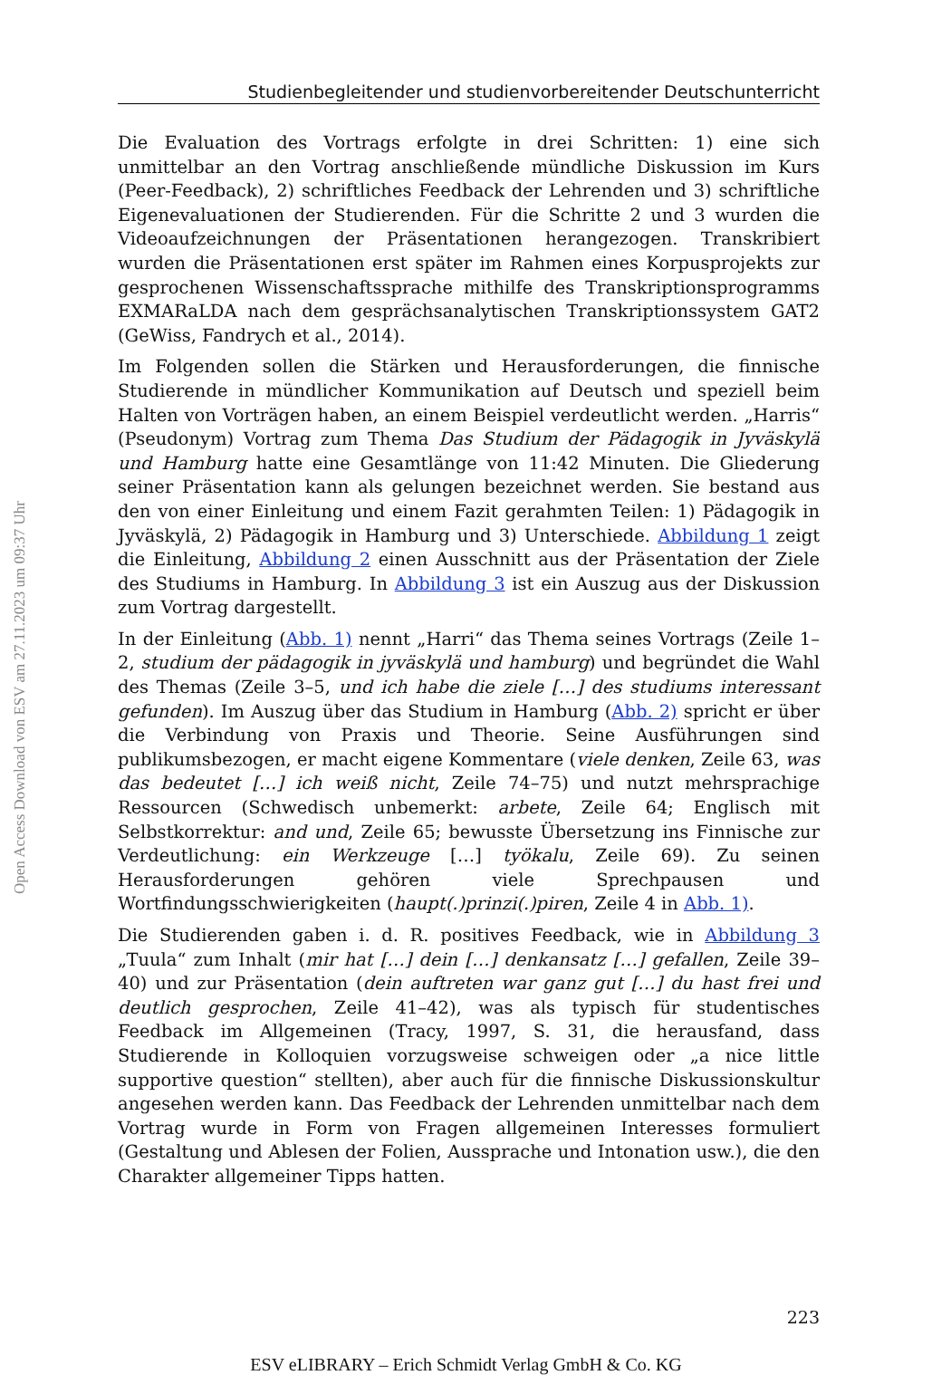Open Access Download von ESV am 27.11.2023 um 09:37 Uhr
Studienbegleitender und studienvorbereitender Deutschunterricht
Die Evaluation des Vortrags erfolgte in drei Schritten: 1) eine sich unmittelbar an den Vortrag anschließende mündliche Diskussion im Kurs (Peer-Feedback), 2) schriftliches Feedback der Lehrenden und 3) schriftliche Eigenevaluationen der Studierenden. Für die Schritte 2 und 3 wurden die Videoaufzeichnungen der Präsentationen herangezogen. Transkribiert wurden die Präsentationen erst später im Rahmen eines Korpusprojekts zur gesprochenen Wissenschafts­sprache mithilfe des Transkriptionsprogramms EXMARaLDA nach dem ge­sprächsanalytischen Transkriptionssystem GAT2 (GeWiss, Fandrych et al., 2014).
Im Folgenden sollen die Stärken und Herausforderungen, die finnische Studie­rende in mündlicher Kommunikation auf Deutsch und speziell beim Halten von Vorträgen haben, an einem Beispiel verdeutlicht werden. „Harris“ (Pseudo­nym) Vortrag zum Thema Das Studium der Pädagogik in Jyväskylä und Hamburg hatte eine Gesamtlänge von 11:42 Minuten. Die Gliederung seiner Präsentation kann als gelungen bezeichnet werden. Sie bestand aus den von einer Einleitung und einem Fazit gerahmten Teilen: 1) Pädagogik in Jyväskylä, 2) Pädagogik in Hamburg und 3) Unterschiede. Abbildung 1 zeigt die Einleitung, Abbildung 2 einen Ausschnitt aus der Präsentation der Ziele des Studiums in Hamburg. In Abbildung 3 ist ein Auszug aus der Diskussion zum Vortrag dargestellt.
In der Einleitung (Abb. 1) nennt „Harri“ das Thema seines Vortrags (Zeile 1–2, studium der pädagogik in jyväskylä und hamburg) und begründet die Wahl des Themas (Zeile 3–5, und ich habe die ziele […] des studiums interessant gefunden). Im Auszug über das Studium in Hamburg (Abb. 2) spricht er über die Verbin­dung von Praxis und Theorie. Seine Ausführungen sind publikumsbezogen, er macht eigene Kommentare (viele denken, Zeile 63, was das bedeutet […] ich weiß nicht, Zeile 74–75) und nutzt mehrsprachige Ressourcen (Schwedisch unbe­merkt: arbete, Zeile 64; Englisch mit Selbstkorrektur: and und, Zeile 65; bewusste Übersetzung ins Finnische zur Verdeutlichung: ein Werkzeuge […] työkalu, Zeile 69). Zu seinen Herausforderungen gehören viele Sprechpausen und Wortfin­dungsschwierigkeiten (haupt(.)prinzi(.)piren, Zeile 4 in Abb. 1).
Die Studierenden gaben i. d. R. positives Feedback, wie in Abbildung 3 „Tuula“ zum Inhalt (mir hat […] dein […] denkansatz […] gefallen, Zeile 39–40) und zur Präsentation (dein auftreten war ganz gut […] du hast frei und deutlich gespro­chen, Zeile 41–42), was als typisch für studentisches Feedback im Allgemeinen (Tracy, 1997, S. 31, die herausfand, dass Studierende in Kolloquien vorzugs­weise schweigen oder „a nice little supportive question“ stellten), aber auch für die finnische Diskussionskultur angesehen werden kann. Das Feedback der Lehrenden unmittelbar nach dem Vortrag wurde in Form von Fragen allgemei­nen Interesses formuliert (Gestaltung und Ablesen der Folien, Aussprache und Intonation usw.), die den Charakter allgemeiner Tipps hatten.
223
ESV eLIBRARY – Erich Schmidt Verlag GmbH & Co. KG